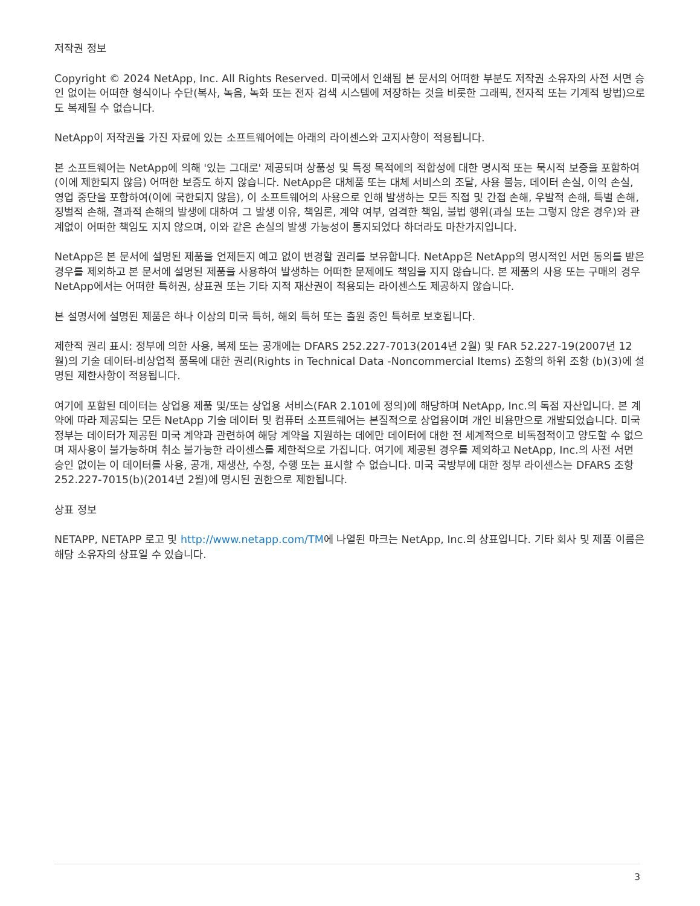저작권 정보
Copyright © 2024 NetApp, Inc. All Rights Reserved. 미국에서 인쇄됨 본 문서의 어떠한 부분도 저작권 소유자의 사전 서면 승인 없이는 어떠한 형식이나 수단(복사, 녹음, 녹화 또는 전자 검색 시스템에 저장하는 것을 비롯한 그래픽, 전자적 또는 기계적 방법)으로도 복제될 수 없습니다.
NetApp이 저작권을 가진 자료에 있는 소프트웨어에는 아래의 라이센스와 고지사항이 적용됩니다.
본 소프트웨어는 NetApp에 의해 '있는 그대로' 제공되며 상품성 및 특정 목적에의 적합성에 대한 명시적 또는 묵시적 보증을 포함하여(이에 제한되지 않음) 어떠한 보증도 하지 않습니다. NetApp은 대체품 또는 대체 서비스의 조달, 사용 불능, 데이터 손실, 이익 손실, 영업 중단을 포함하여(이에 국한되지 않음), 이 소프트웨어의 사용으로 인해 발생하는 모든 직접 및 간접 손해, 우발적 손해, 특별 손해, 징벌적 손해, 결과적 손해의 발생에 대하여 그 발생 이유, 책임론, 계약 여부, 엄격한 책임, 불법 행위(과실 또는 그렇지 않은 경우)와 관계없이 어떠한 책임도 지지 않으며, 이와 같은 손실의 발생 가능성이 통지되었다 하더라도 마찬가지입니다.
NetApp은 본 문서에 설명된 제품을 언제든지 예고 없이 변경할 권리를 보유합니다. NetApp은 NetApp의 명시적인 서면 동의를 받은 경우를 제외하고 본 문서에 설명된 제품을 사용하여 발생하는 어떠한 문제에도 책임을 지지 않습니다. 본 제품의 사용 또는 구매의 경우 NetApp에서는 어떠한 특허권, 상표권 또는 기타 지적 재산권이 적용되는 라이센스도 제공하지 않습니다.
본 설명서에 설명된 제품은 하나 이상의 미국 특허, 해외 특허 또는 출원 중인 특허로 보호됩니다.
제한적 권리 표시: 정부에 의한 사용, 복제 또는 공개에는 DFARS 252.227-7013(2014년 2월) 및 FAR 52.227-19(2007년 12월)의 기술 데이터-비상업적 품목에 대한 권리(Rights in Technical Data -Noncommercial Items) 조항의 하위 조항 (b)(3)에 설명된 제한사항이 적용됩니다.
여기에 포함된 데이터는 상업용 제품 및/또는 상업용 서비스(FAR 2.101에 정의)에 해당하며 NetApp, Inc.의 독점 자산입니다. 본 계약에 따라 제공되는 모든 NetApp 기술 데이터 및 컴퓨터 소프트웨어는 본질적으로 상업용이며 개인 비용만으로 개발되었습니다. 미국 정부는 데이터가 제공된 미국 계약과 관련하여 해당 계약을 지원하는 데에만 데이터에 대한 전 세계적으로 비독점적이고 양도할 수 없으며 재사용이 불가능하며 취소 불가능한 라이센스를 제한적으로 가집니다. 여기에 제공된 경우를 제외하고 NetApp, Inc.의 사전 서면 승인 없이는 이 데이터를 사용, 공개, 재생산, 수정, 수행 또는 표시할 수 없습니다. 미국 국방부에 대한 정부 라이센스는 DFARS 조항 252.227-7015(b)(2014년 2월)에 명시된 권한으로 제한됩니다.
상표 정보
NETAPP, NETAPP 로고 및 http://www.netapp.com/TM에 나열된 마크는 NetApp, Inc.의 상표입니다. 기타 회사 및 제품 이름은 해당 소유자의 상표일 수 있습니다.
3